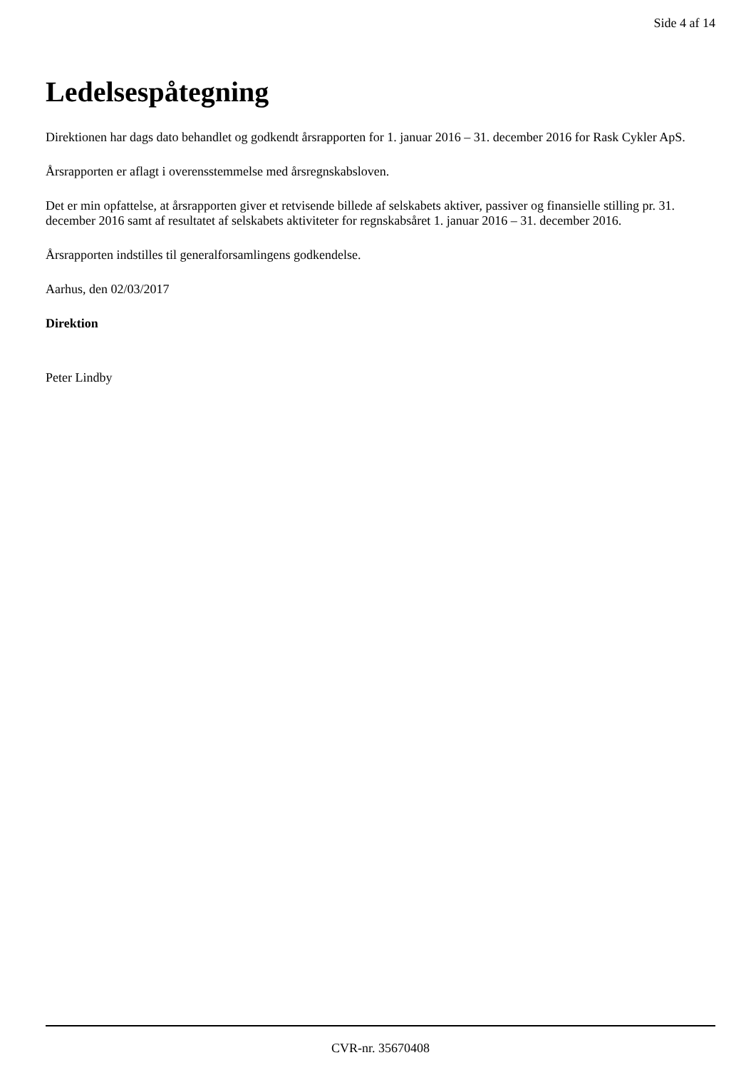Side 4 af 14
Ledelsespåtegning
Direktionen har dags dato behandlet og godkendt årsrapporten for 1. januar 2016 – 31. december 2016 for Rask Cykler ApS.
Årsrapporten er aflagt i overensstemmelse med årsregnskabsloven.
Det er min opfattelse, at årsrapporten giver et retvisende billede af selskabets aktiver, passiver og finansielle stilling pr. 31. december 2016 samt af resultatet af selskabets aktiviteter for regnskabsåret 1. januar 2016 – 31. december 2016.
Årsrapporten indstilles til generalforsamlingens godkendelse.
Aarhus, den 02/03/2017
Direktion
Peter Lindby
CVR-nr. 35670408